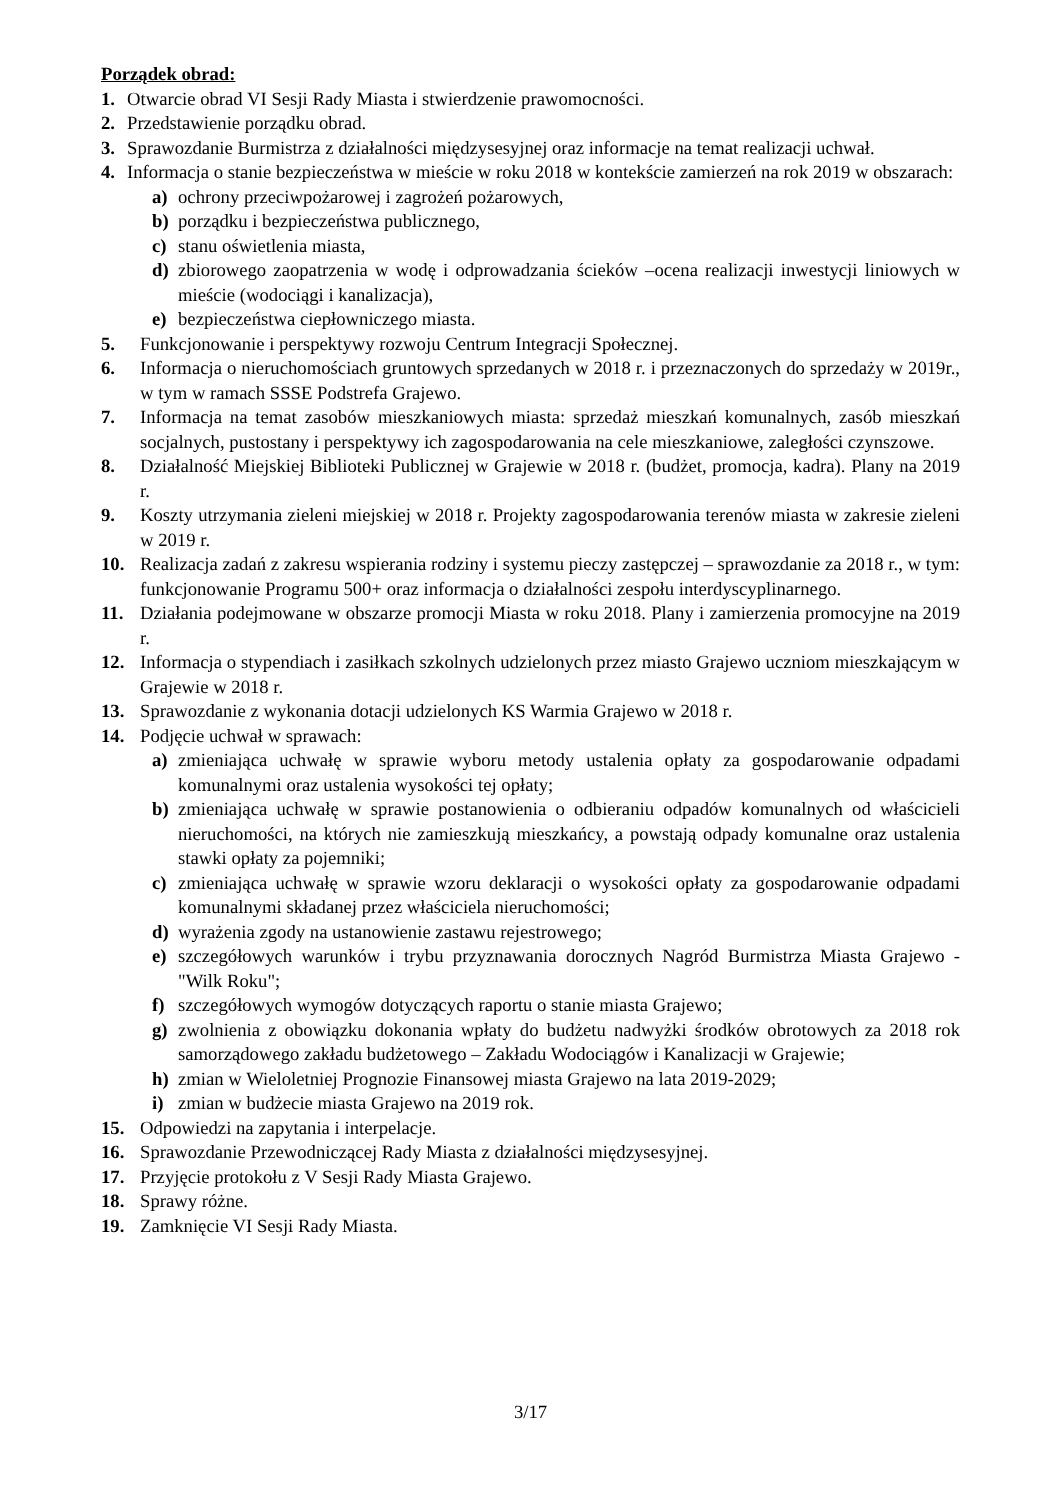Porządek obrad:
1. Otwarcie obrad VI Sesji Rady Miasta i stwierdzenie prawomocności.
2. Przedstawienie porządku obrad.
3. Sprawozdanie Burmistrza z działalności międzysesyjnej oraz informacje na temat realizacji uchwał.
4. Informacja o stanie bezpieczeństwa w mieście w roku 2018 w kontekście zamierzeń na rok 2019 w obszarach:
a) ochrony przeciwpożarowej i zagrożeń pożarowych,
b) porządku i bezpieczeństwa publicznego,
c) stanu oświetlenia miasta,
d) zbiorowego zaopatrzenia w wodę i odprowadzania ścieków –ocena realizacji inwestycji liniowych w mieście (wodociągi i kanalizacja),
e) bezpieczeństwa ciepłowniczego miasta.
5. Funkcjonowanie i perspektywy rozwoju Centrum Integracji Społecznej.
6. Informacja o nieruchomościach gruntowych sprzedanych w 2018 r. i przeznaczonych do sprzedaży w 2019r., w tym w ramach SSSE Podstrefa Grajewo.
7. Informacja na temat zasobów mieszkaniowych miasta: sprzedaż mieszkań komunalnych, zasób mieszkań socjalnych, pustostany i perspektywy ich zagospodarowania na cele mieszkaniowe, zaległości czynszowe.
8. Działalność Miejskiej Biblioteki Publicznej w Grajewie w 2018 r. (budżet, promocja, kadra). Plany na 2019 r.
9. Koszty utrzymania zieleni miejskiej w 2018 r. Projekty zagospodarowania terenów miasta w zakresie zieleni w 2019 r.
10. Realizacja zadań z zakresu wspierania rodziny i systemu pieczy zastępczej – sprawozdanie za 2018 r., w tym: funkcjonowanie Programu 500+ oraz informacja o działalności zespołu interdyscyplinarnego.
11. Działania podejmowane w obszarze promocji Miasta w roku 2018. Plany i zamierzenia promocyjne na 2019 r.
12. Informacja o stypendiach i zasiłkach szkolnych udzielonych przez miasto Grajewo uczniom mieszkającym w Grajewie w 2018 r.
13. Sprawozdanie z wykonania dotacji udzielonych KS Warmia Grajewo w 2018 r.
14. Podjęcie uchwał w sprawach:
a) zmieniająca uchwałę w sprawie wyboru metody ustalenia opłaty za gospodarowanie odpadami komunalnymi oraz ustalenia wysokości tej opłaty;
b) zmieniająca uchwałę w sprawie postanowienia o odbieraniu odpadów komunalnych od właścicieli nieruchomości, na których nie zamieszkują mieszkańcy, a powstają odpady komunalne oraz ustalenia stawki opłaty za pojemniki;
c) zmieniająca uchwałę w sprawie wzoru deklaracji o wysokości opłaty za gospodarowanie odpadami komunalnymi składanej przez właściciela nieruchomości;
d) wyrażenia zgody na ustanowienie zastawu rejestrowego;
e) szczegółowych warunków i trybu przyznawania dorocznych Nagród Burmistrza Miasta Grajewo - "Wilk Roku";
f) szczegółowych wymogów dotyczących raportu o stanie miasta Grajewo;
g) zwolnienia z obowiązku dokonania wpłaty do budżetu nadwyżki środków obrotowych za 2018 rok samorządowego zakładu budżetowego – Zakładu Wodociągów i Kanalizacji w Grajewie;
h) zmian w Wieloletniej Prognozie Finansowej miasta Grajewo na lata 2019-2029;
i) zmian w budżecie miasta Grajewo na 2019 rok.
15. Odpowiedzi na zapytania i interpelacje.
16. Sprawozdanie Przewodniczącej Rady Miasta z działalności międzysesyjnej.
17. Przyjęcie protokołu z V Sesji Rady Miasta Grajewo.
18. Sprawy różne.
19. Zamknięcie VI Sesji Rady Miasta.
3/17